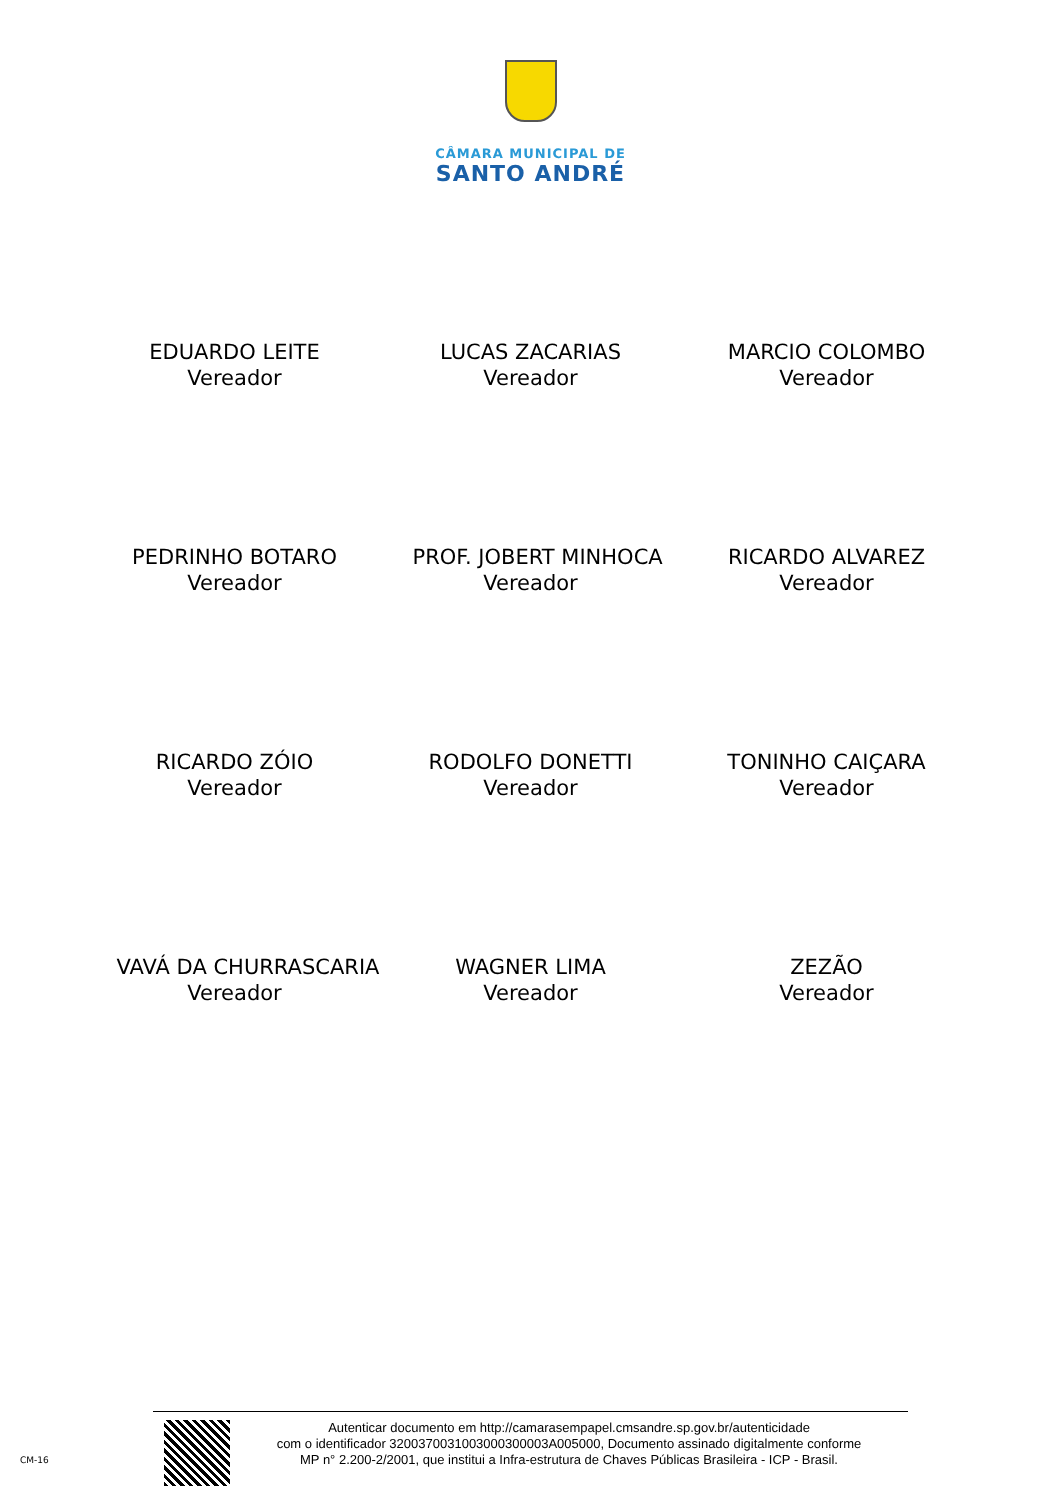CÂMARA MUNICIPAL DE
SANTO ANDRÉ
EDUARDO LEITE
Vereador
LUCAS ZACARIAS
Vereador
MARCIO COLOMBO
Vereador
PEDRINHO BOTARO
Vereador
PROF. JOBERT MINHOCA
Vereador
RICARDO ALVAREZ
Vereador
RICARDO ZÓIO
Vereador
RODOLFO DONETTI
Vereador
TONINHO CAIÇARA
Vereador
VAVÁ DA CHURRASCARIA
Vereador
WAGNER LIMA
Vereador
ZEZÃO
Vereador
CM-16
Autenticar documento em http://camarasempapel.cmsandre.sp.gov.br/autenticidade
com o identificador 3200370031003000300003A005000, Documento assinado digitalmente conforme
MP n° 2.200-2/2001, que institui a Infra-estrutura de Chaves Públicas Brasileira - ICP - Brasil.